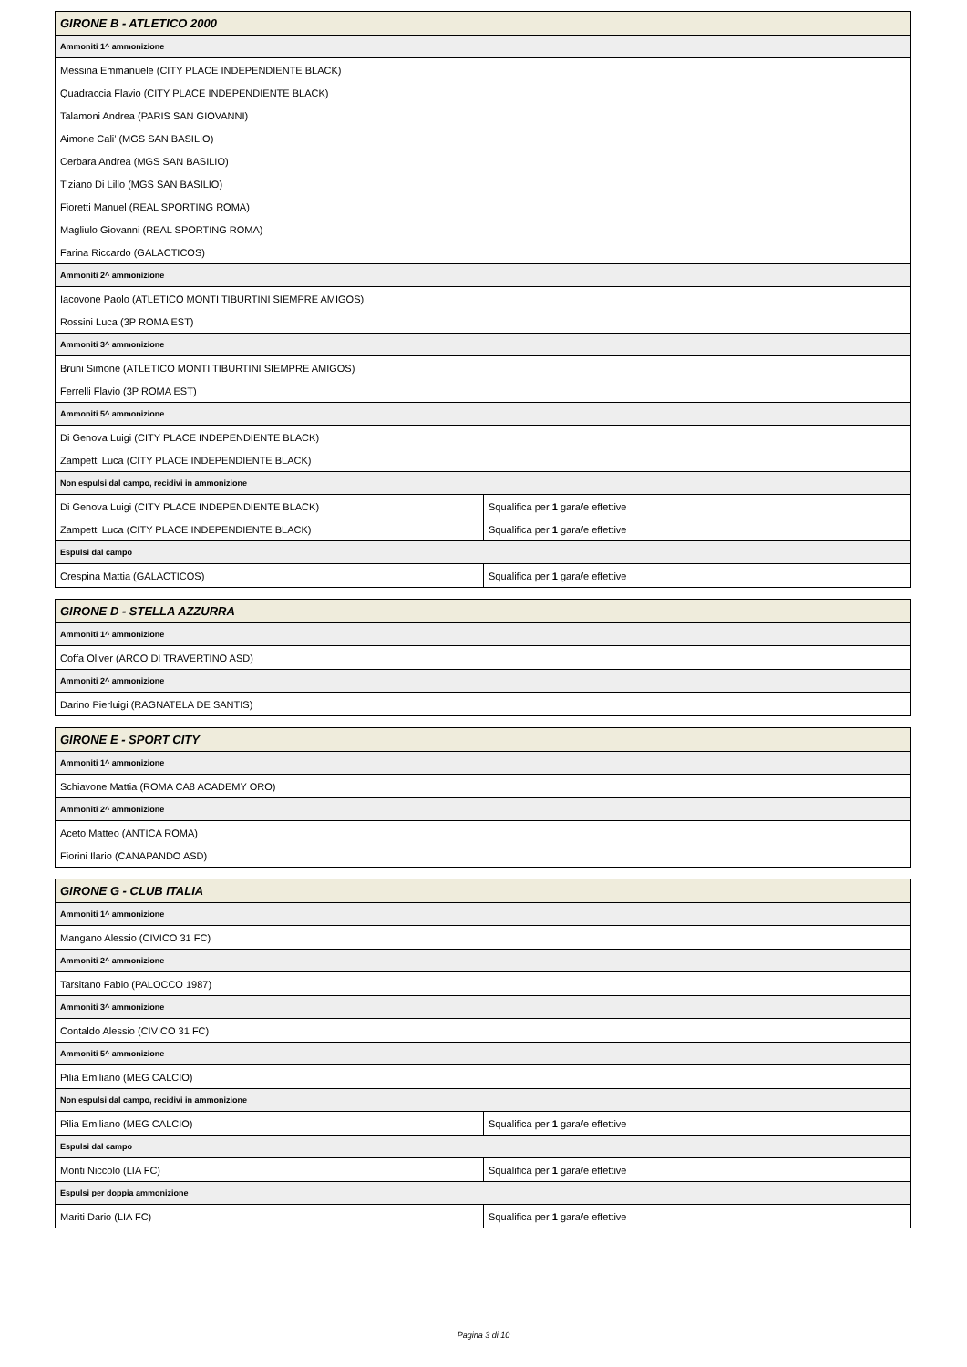| GIRONE B - ATLETICO 2000 | |
| --- | --- |
| Ammoniti 1^ ammonizione | |
| Messina Emmanuele (CITY PLACE INDEPENDIENTE BLACK) | |
| Quadraccia Flavio (CITY PLACE INDEPENDIENTE BLACK) | |
| Talamoni Andrea (PARIS SAN GIOVANNI) | |
| Aimone Cali’ (MGS SAN BASILIO) | |
| Cerbara Andrea (MGS SAN BASILIO) | |
| Tiziano Di Lillo (MGS SAN BASILIO) | |
| Fioretti Manuel (REAL SPORTING ROMA) | |
| Magliulo Giovanni (REAL SPORTING ROMA) | |
| Farina Riccardo (GALACTICOS) | |
| Ammoniti 2^ ammonizione | |
| Iacovone Paolo (ATLETICO MONTI TIBURTINI SIEMPRE AMIGOS) | |
| Rossini Luca (3P ROMA EST) | |
| Ammoniti 3^ ammonizione | |
| Bruni Simone (ATLETICO MONTI TIBURTINI SIEMPRE AMIGOS) | |
| Ferrelli Flavio (3P ROMA EST) | |
| Ammoniti 5^ ammonizione | |
| Di Genova Luigi (CITY PLACE INDEPENDIENTE BLACK) | |
| Zampetti Luca (CITY PLACE INDEPENDIENTE BLACK) | |
| Non espulsi dal campo, recidivi in ammonizione | |
| Di Genova Luigi (CITY PLACE INDEPENDIENTE BLACK) | Squalifica per 1 gara/e effettive |
| Zampetti Luca (CITY PLACE INDEPENDIENTE BLACK) | Squalifica per 1 gara/e effettive |
| Espulsi dal campo | |
| Crespina Mattia (GALACTICOS) | Squalifica per 1 gara/e effettive |
| GIRONE D - STELLA AZZURRA |
| --- |
| Ammoniti 1^ ammonizione |
| Coffa Oliver (ARCO DI TRAVERTINO ASD) |
| Ammoniti 2^ ammonizione |
| Darino Pierluigi (RAGNATELA DE SANTIS) |
| GIRONE E - SPORT CITY |
| --- |
| Ammoniti 1^ ammonizione |
| Schiavone Mattia (ROMA CA8 ACADEMY ORO) |
| Ammoniti 2^ ammonizione |
| Aceto Matteo (ANTICA ROMA) |
| Fiorini Ilario (CANAPANDO ASD) |
| GIRONE G - CLUB ITALIA | |
| --- | --- |
| Ammoniti 1^ ammonizione | |
| Mangano Alessio (CIVICO 31 FC) | |
| Ammoniti 2^ ammonizione | |
| Tarsitano Fabio (PALOCCO 1987) | |
| Ammoniti 3^ ammonizione | |
| Contaldo Alessio (CIVICO 31 FC) | |
| Ammoniti 5^ ammonizione | |
| Pilia Emiliano (MEG CALCIO) | |
| Non espulsi dal campo, recidivi in ammonizione | |
| Pilia Emiliano (MEG CALCIO) | Squalifica per 1 gara/e effettive |
| Espulsi dal campo | |
| Monti Niccolò (LIA FC) | Squalifica per 1 gara/e effettive |
| Espulsi per doppia ammonizione | |
| Mariti Dario (LIA FC) | Squalifica per 1 gara/e effettive |
Pagina 3 di 10